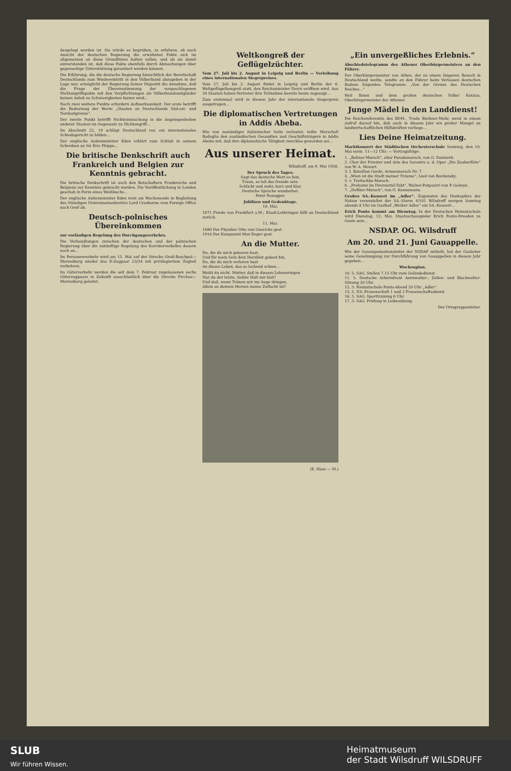dargelegt worden ist. Sie würde es begrüßen, zu erfahren, ob nach Ansicht der deutschen Regierung die erwähnten Pakte sich im allgemeinen an diese Grundlinien halten sollen, und ob sie damit einverstanden ist, daß diese Pakte ebenfalls durch Abmachungen über gegenseitige Unterstützung garantiert werden können.
Die Erklärung, die die deutsche Regierung hinsichtlich der Bereitschaft Deutschlands zum Wiedereintritt in den Völkerbund abzugeben in der Lage war, ermöglicht der Regierung Seiner Majestät die Annahme, daß die Frage der Übereinstimmung der vorgeschlagenen Nichtangriffspakte mit den Verpflichtungen als Völkerbundsmitglieder keinen Anlaß zu Schwierigkeiten bieten wird...
Noch zwei weitere Punkte erfordern Aufmerksamkeit. Der erste betrifft die Bedeutung der Worte „Staaten an Deutschlands Süd-ost- und Nordostgrenze“.
Der zweite Punkt betrifft Nichteinmischung in die Angelegenheiten anderer Staaten im Gegensatz zu Nichtangriff...
Im Abschnitt 22, 19 schlägt Deutschland vor, ein internationales Schiedsgericht zu bilden...
Der englische Außenminister Eden erklärt zum Schluß in seinem Schreiben an Sir Eric Phipps...
Die britische Denkschrift auch Frankreich und Belgien zur Kenntnis gebracht.
Die britische Denkschrift ist auch den Botschaftern Frankreichs und Belgiens zur Kenntnis gebracht worden. Die Veröffentlichung in London geschah in Form eines Weißbuchs...
Der englische Außenminister Eden reist am Wochenende in Begleitung des Ständigen Unterstaatssekretärs Lord Cranborne vom Foreign Office nach Genf ab.
Deutsch-polnisches Übereinkommen
zur vorläufigen Regelung des Durchgangsverkehrs.
Die Verhandlungen zwischen der deutschen und der polnischen Regierung über die zukünftige Regelung des Korridorverkehrs dauern noch an...
Im Personenverkehr wird am 15. Mai auf der Strecke Groß-Boschpol—Marienburg wieder das D-Zugpaar 23/24 mit privilegiertem Zugteil verkehren.
Im Güterverkehr werden die seit dem 7. Februar zugelassenen sechs Güterzugpaare in Zukunft ausschließlich über die Strecke Firchau—Marienburg geleitet.
Weltkongreß der Geflügelzüchter.
Vom 27. Juli bis 2. August in Leipzig und Berlin — Verleihung eines internationalen Siegerpreises.
Vom 27. Juli bis 2. August findet in Leipzig und Berlin der 6. Weltgeflügelkongreß statt, den Reichsminister Darré eröffnen wird. Aus 34 Staaten haben Vertreter ihre Teilnahme bereits heute zugesagt...
Zum erstenmal wird in diesem Jahr der internationale Siegerpreis ausgetragen...
Die diplomatischen Vertretungen in Addis Abeba.
Wie von zuständiger italienischer Seite verlautet, teilte Marschall Badoglio den ausländischen Gesandten und Geschäftsträgern in Addis Abeba mit, daß ihre diplomatische Tätigkeit zwecklos geworden sei...
Aus unserer Heimat.
Wilsdruff, am 9. Mai 1936.
Der Spruch des Tages:
Sagt das deutsche Wort es fein,
Traun, so laß das fremde sein.
Schlicht und wahr, kurz und klar,
Deutsche Sprache wunderbar.
Peter Rosegger.
Jubiläen und Gedenktage.
10. Mai.
1871 Friede von Frankfurt a.M.; Elsaß-Lothringen fällt an Deutschland zurück.
11. Mai.
1686 Der Physiker Otto von Guericke gest.
1916 Der Komponist Max Reger gest.
An die Mutter.
Du, die du mich geboren hast,
Und für mein Sein dein Herzblut gabest hin,
Du, die du mich verloren hast
An dieses Leben, das so lockend schien...
Weißt du nicht, Mutter, daß in diesem Lebensringen
Nur du der letzte, tiefste Halt mir bist?
Und daß, wenn Tränen mir ins Auge dringen,
Allein an deinem Herzen meine Zuflucht ist?
(E. Hase — M.)
„Ein unvergeßliches Erlebnis.“
Abschiedstelegramm des Athener Oberbürgermeisters an den Führer.
Der Oberbürgermeister von Athen, der zu einem längeren Besuch in Deutschland weilte, sandte an den Führer beim Verlassen deutschen Bodens folgendes Telegramm: „Von der Grenze des Deutschen Reiches...“
Heil Ihnen und dem großen deutschen Volke! Kotzias, Oberbürgermeister der Athener.
Junge Mädel in den Landdienst!
Die Reichsreferentin des BDM., Trude Bürkner-Mohr, weist in einem Aufruf darauf hin, daß auch in diesem Jahr ein großer Mangel an landwirtschaftlichen Hilfskräften vorliege...
Lies Deine Heimatzeitung.
Marktkonzert der Städtischen Orchesterschule Sonntag, den 10. Mai vorm. 11—12 Uhr. — Vortragsfolge:
1. „Belizar-Marsch“, alter Parademarsch, von G. Donizetti.
2. Chor der Priester und Arie des Sarastro a. d. Oper „Die Zauberflöte“ von W. A. Mozart.
3. I. Bataillon Garde, Armeemarsch Nr. 7.
4. „Wien ist die Stadt meiner Träume“, Lied von Bordansky.
5. v. Treitschke-Marsch.
6. „Frohsinn im Dreiviertel-Takt“, Walzer-Potpourri von P. Golwyn.
7. „Defilier-Marsch“, von O. Kannemann.
Großes SA.-Konzert im „Adler“. Zugunsten des Dankopfers der Nation veranstaltet der SA.-Sturm 4/101 Wilsdruff morgen Sonntag abends 8 Uhr im Gasthof „Weißer Adler“ ein SA.-Konzert...
Erich Ponto kommt am Dienstag. In der Deutschen Heimatschule wird Dienstag, 12. Mai, Staatsschauspieler Erich Ponto-Dresden zu Gaste sein...
NSDAP. OG. Wilsdruff
Am 20. und 21. Juni Gauappelle.
Wie der Gauorganisationsleiter der NSDAP mitteilt, hat der Gauleiter seine Genehmigung zur Durchführung von Gauappellen in diesem Jahr gegeben...
Wochenplan.
10. 5. SAG. Stellen 7.15 Uhr zum Geländedienst.
11. 5. Deutsche Arbeitsfront Amtswalter-, Zellen- und Blockwalter-Sitzung 20 Uhr.
12. 5. Heimatschule Ponto-Abend 20 Uhr „Adler“.
13. 5. NS.-Frauenschaft 1 und 2 Frauenschaftsabend.
16. 5. SAG. Sporttraining 6 Uhr.
17. 5. SAG. Prüfung in Leibesübung.
Der Ortsgruppenleiter.
SLUB
Wir führen Wissen.
Heimatmuseum
der Stadt Wilsdruff WILSDRUFF